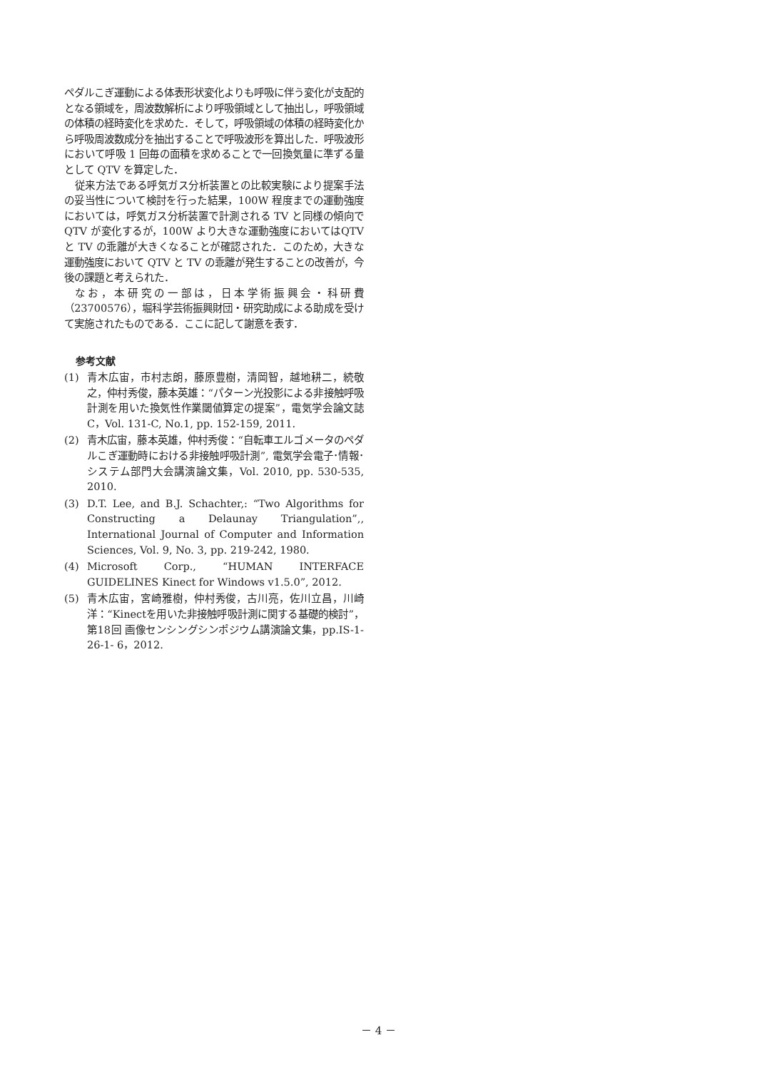ペダルこぎ運動による体表形状変化よりも呼吸に伴う変化が支配的となる領域を，周波数解析により呼吸領域として抽出し，呼吸領域の体積の経時変化を求めた．そして，呼吸領域の体積の経時変化から呼吸周波数成分を抽出することで呼吸波形を算出した．呼吸波形において呼吸 1 回毎の面積を求めることで一回換気量に準ずる量として QTV を算定した．
従来方法である呼気ガス分析装置との比較実験により提案手法の妥当性について検討を行った結果，100W 程度までの運動強度においては，呼気ガス分析装置で計測される TV と同様の傾向で QTV が変化するが，100W より大きな運動強度においてはQTV と TV の乖離が大きくなることが確認された．このため，大きな運動強度において QTV と TV の乖離が発生することの改善が，今後の課題と考えられた．
なお，本研究の一部は，日本学術振興会・科研費（23700576），堀科学芸術振興財団・研究助成による助成を受けて実施されたものである．ここに記して謝意を表す．
参考文献
(1) 青木広宙，市村志朗，藤原豊樹，清岡智，越地耕二，続敬之，仲村秀俊，藤本英雄：“パターン光投影による非接触呼吸計測を用いた換気性作業閾値算定の提案”，電気学会論文誌C，Vol. 131-C, No.1, pp. 152-159, 2011.
(2) 青木広宙，藤本英雄，仲村秀俊：“自転車エルゴメータのペダルこぎ運動時における非接触呼吸計測”, 電気学会電子･情報･システム部門大会講演論文集，Vol. 2010, pp. 530-535, 2010.
(3) D.T. Lee, and B.J. Schachter,: “Two Algorithms for Constructing a Delaunay Triangulation”,, International Journal of Computer and Information Sciences, Vol. 9, No. 3, pp. 219-242, 1980.
(4) Microsoft Corp., “HUMAN INTERFACE GUIDELINES Kinect for Windows v1.5.0”, 2012.
(5) 青木広宙，宮崎雅樹，仲村秀俊，古川亮，佐川立昌，川崎洋：“Kinectを用いた非接触呼吸計測に関する基礎的検討”，第18回 画像センシングシンポジウム講演論文集，pp.IS-1-26-1- 6，2012.
－ 4 －